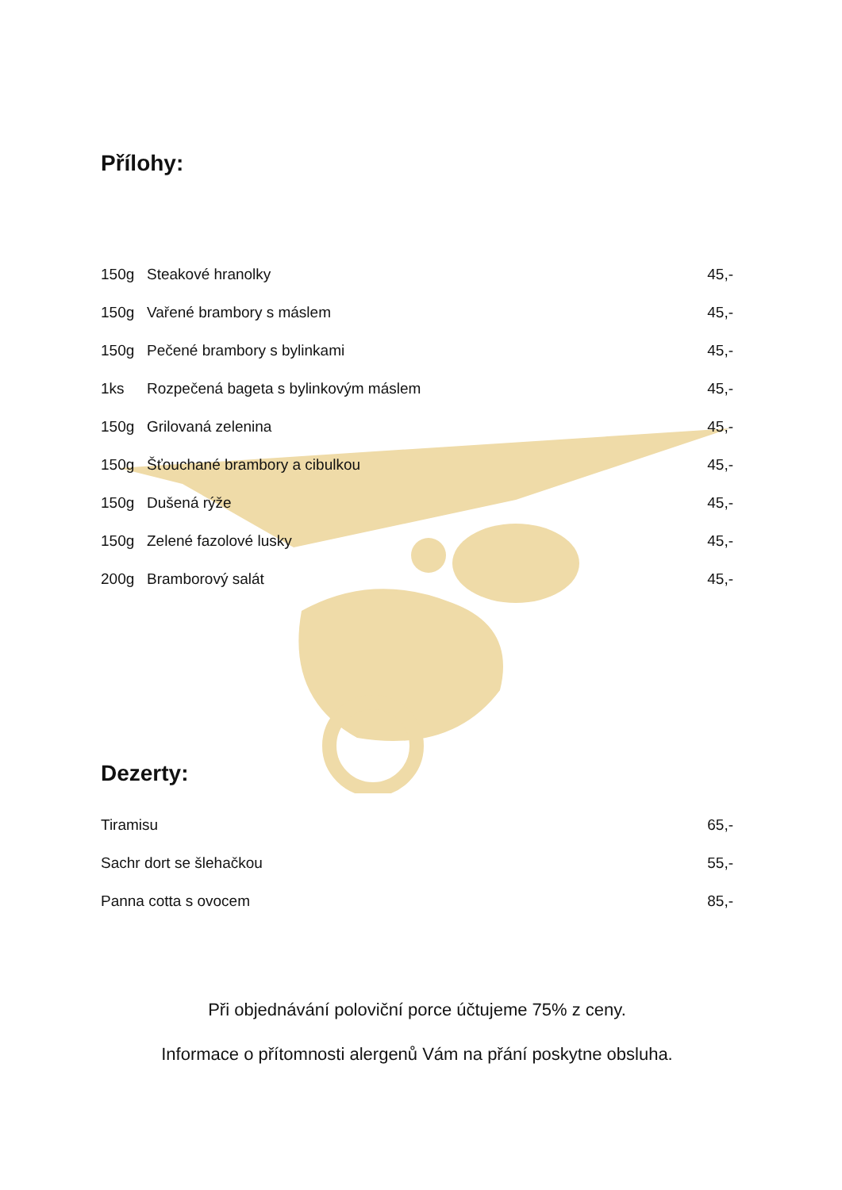Přílohy:
| 150g | Steakové hranolky | 45,- |
| 150g | Vařené brambory s máslem | 45,- |
| 150g | Pečené brambory s bylinkami | 45,- |
| 1ks | Rozpečená bageta s bylinkovým máslem | 45,- |
| 150g | Grilovaná zelenina | 45,- |
| 150g | Šťouchané brambory a cibulkou | 45,- |
| 150g | Dušená rýže | 45,- |
| 150g | Zelené fazolové lusky | 45,- |
| 200g | Bramborový salát | 45,- |
Dezerty:
| Tiramisu | 65,- |
| Sachr dort se šlehačkou | 55,- |
| Panna cotta s ovocem | 85,- |
Při objednávání poloviční porce účtujeme 75% z ceny.
Informace o přítomnosti alergenů Vám na přání poskytne obsluha.